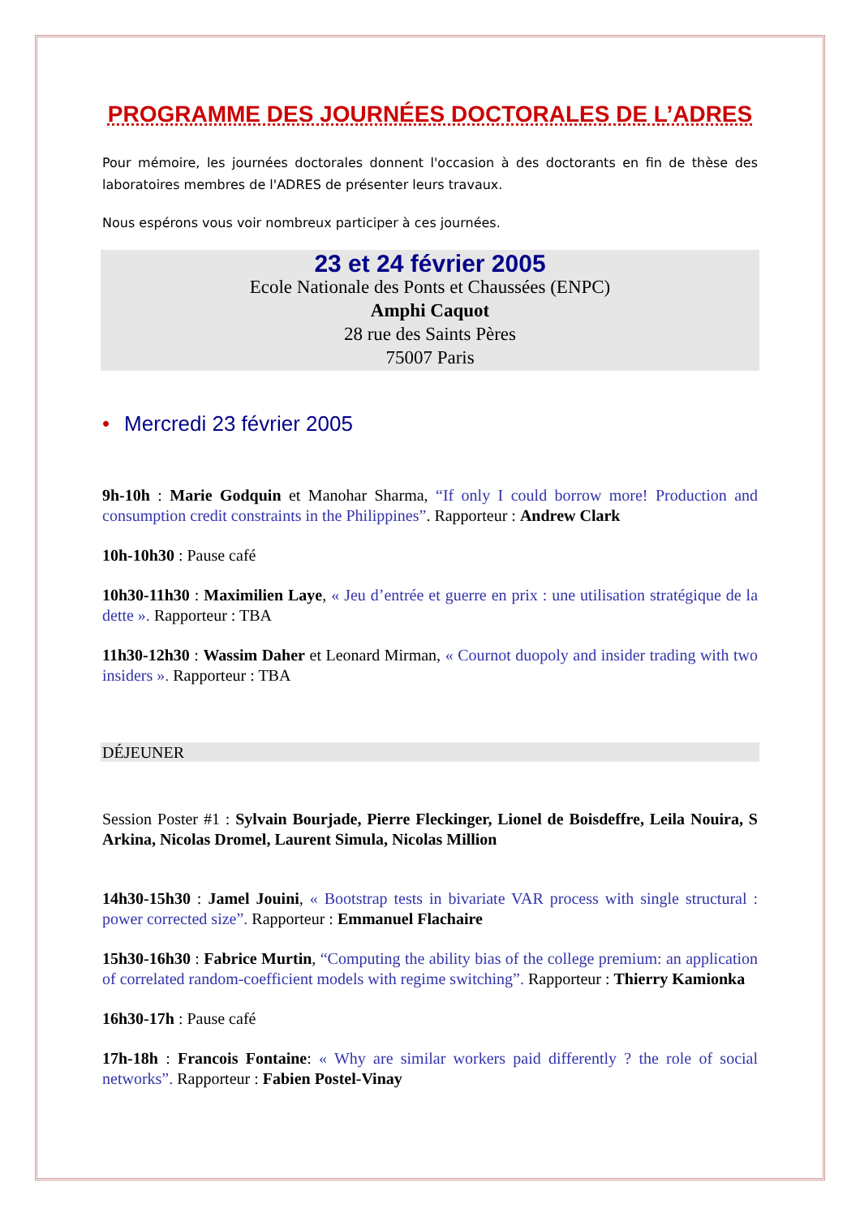PROGRAMME DES JOURNÉES DOCTORALES DE L’ADRES
Pour mémoire, les journées doctorales donnent l'occasion à des doctorants en fin de thèse des laboratoires membres de l'ADRES de présenter leurs travaux.
Nous espérons vous voir nombreux participer à ces journées.
23 et 24 février 2005
Ecole Nationale des Ponts et Chaussées (ENPC)
Amphi Caquot
28 rue des Saints Pères
75007 Paris
• Mercredi 23 février 2005
9h-10h : Marie Godquin et Manohar Sharma, “If only I could borrow more! Production and consumption credit constraints in the Philippines”. Rapporteur : Andrew Clark
10h-10h30 : Pause café
10h30-11h30 : Maximilien Laye, « Jeu d’entrée et guerre en prix : une utilisation stratégique de la dette ». Rapporteur : TBA
11h30-12h30 : Wassim Daher et Leonard Mirman, « Cournot duopoly and insider trading with two insiders ». Rapporteur : TBA
DÉJEUNER
Session Poster #1 : Sylvain Bourjade, Pierre Fleckinger, Lionel de Boisdeffre, Leila Nouira, S Arkina, Nicolas Dromel, Laurent Simula, Nicolas Million
14h30-15h30 : Jamel Jouini, « Bootstrap tests in bivariate VAR process with single structural : power corrected size”. Rapporteur : Emmanuel Flachaire
15h30-16h30 : Fabrice Murtin, “Computing the ability bias of the college premium: an application of correlated random-coefficient models with regime switching”. Rapporteur : Thierry Kamionka
16h30-17h : Pause café
17h-18h : Francois Fontaine: « Why are similar workers paid differently ? the role of social networks”. Rapporteur : Fabien Postel-Vinay